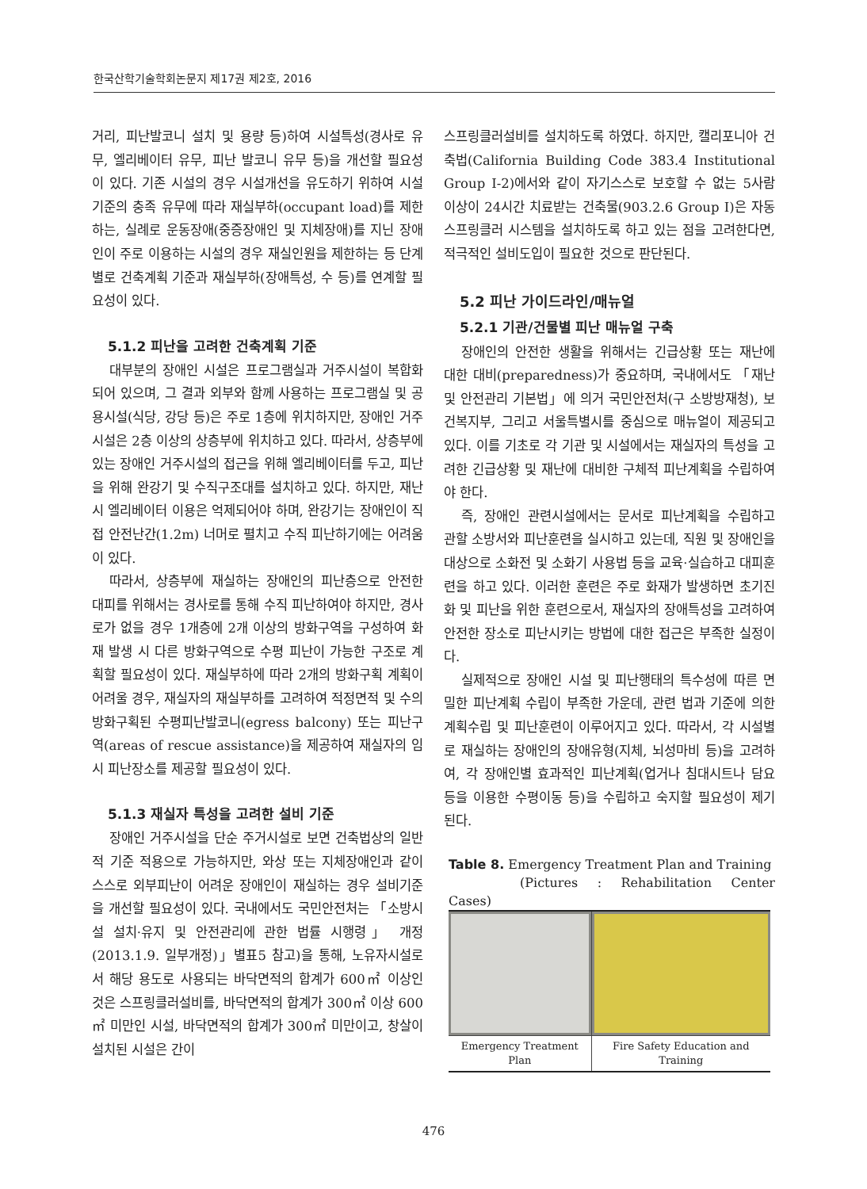한국산학기술학회논문지 제17권 제2호, 2016
거리, 피난발코니 설치 및 용량 등)하여 시설특성(경사로 유무, 엘리베이터 유무, 피난 발코니 유무 등)을 개선할 필요성이 있다. 기존 시설의 경우 시설개선을 유도하기 위하여 시설기준의 충족 유무에 따라 재실부하(occupant load)를 제한하는, 실례로 운동장애(중증장애인 및 지체장애)를 지닌 장애인이 주로 이용하는 시설의 경우 재실인원을 제한하는 등 단계별로 건축계획 기준과 재실부하(장애특성, 수 등)를 연계할 필요성이 있다.
5.1.2 피난을 고려한 건축계획 기준
대부분의 장애인 시설은 프로그램실과 거주시설이 복합화되어 있으며, 그 결과 외부와 함께 사용하는 프로그램실 및 공용시설(식당, 강당 등)은 주로 1층에 위치하지만, 장애인 거주시설은 2층 이상의 상층부에 위치하고 있다. 따라서, 상층부에 있는 장애인 거주시설의 접근을 위해 엘리베이터를 두고, 피난을 위해 완강기 및 수직구조대를 설치하고 있다. 하지만, 재난시 엘리베이터 이용은 억제되어야 하며, 완강기는 장애인이 직접 안전난간(1.2m) 너머로 펼치고 수직 피난하기에는 어려움이 있다.
따라서, 상층부에 재실하는 장애인의 피난층으로 안전한 대피를 위해서는 경사로를 통해 수직 피난하여야 하지만, 경사로가 없을 경우 1개층에 2개 이상의 방화구역을 구성하여 화재 발생 시 다른 방화구역으로 수평 피난이 가능한 구조로 계획할 필요성이 있다. 재실부하에 따라 2개의 방화구획 계획이 어려울 경우, 재실자의 재실부하를 고려하여 적정면적 및 수의 방화구획된 수평피난발코니(egress balcony) 또는 피난구역(areas of rescue assistance)을 제공하여 재실자의 임시 피난장소를 제공할 필요성이 있다.
5.1.3 재실자 특성을 고려한 설비 기준
장애인 거주시설을 단순 주거시설로 보면 건축법상의 일반적 기준 적용으로 가능하지만, 와상 또는 지체장애인과 같이 스스로 외부피난이 어려운 장애인이 재실하는 경우 설비기준을 개선할 필요성이 있다. 국내에서도 국민안전처는 「소방시설 설치·유지 및 안전관리에 관한 법률 시행령」 개정(2013.1.9. 일부개정)」별표5 참고)을 통해, 노유자시설로서 해당 용도로 사용되는 바닥면적의 합계가 600㎡ 이상인 것은 스프링클러설비를, 바닥면적의 합계가 300㎡ 이상 600㎡ 미만인 시설, 바닥면적의 합계가 300㎡ 미만이고, 창살이 설치된 시설은 간이
스프링클러설비를 설치하도록 하였다. 하지만, 캘리포니아 건축법(California Building Code 383.4 Institutional Group I-2)에서와 같이 자기스스로 보호할 수 없는 5사람 이상이 24시간 치료받는 건축물(903.2.6 Group I)은 자동스프링클러 시스템을 설치하도록 하고 있는 점을 고려한다면, 적극적인 설비도입이 필요한 것으로 판단된다.
5.2 피난 가이드라인/매뉴얼
5.2.1 기관/건물별 피난 매뉴얼 구축
장애인의 안전한 생활을 위해서는 긴급상황 또는 재난에 대한 대비(preparedness)가 중요하며, 국내에서도 「재난 및 안전관리 기본법」에 의거 국민안전처(구 소방방재청), 보건복지부, 그리고 서울특별시를 중심으로 매뉴얼이 제공되고 있다. 이를 기초로 각 기관 및 시설에서는 재실자의 특성을 고려한 긴급상황 및 재난에 대비한 구체적 피난계획을 수립하여야 한다.
즉, 장애인 관련시설에서는 문서로 피난계획을 수립하고 관할 소방서와 피난훈련을 실시하고 있는데, 직원 및 장애인을 대상으로 소화전 및 소화기 사용법 등을 교육·실습하고 대피훈련을 하고 있다. 이러한 훈련은 주로 화재가 발생하면 초기진화 및 피난을 위한 훈련으로서, 재실자의 장애특성을 고려하여 안전한 장소로 피난시키는 방법에 대한 접근은 부족한 실정이다.
실제적으로 장애인 시설 및 피난행태의 특수성에 따른 면밀한 피난계획 수립이 부족한 가운데, 관련 법과 기준에 의한 계획수립 및 피난훈련이 이루어지고 있다. 따라서, 각 시설별로 재실하는 장애인의 장애유형(지체, 뇌성마비 등)을 고려하여, 각 장애인별 효과적인 피난계획(업거나 침대시트나 담요 등을 이용한 수평이동 등)을 수립하고 숙지할 필요성이 제기된다.
Table 8. Emergency Treatment Plan and Training
(Pictures : Rehabilitation Center Cases)
| Emergency Treatment Plan | Fire Safety Education and Training |
476